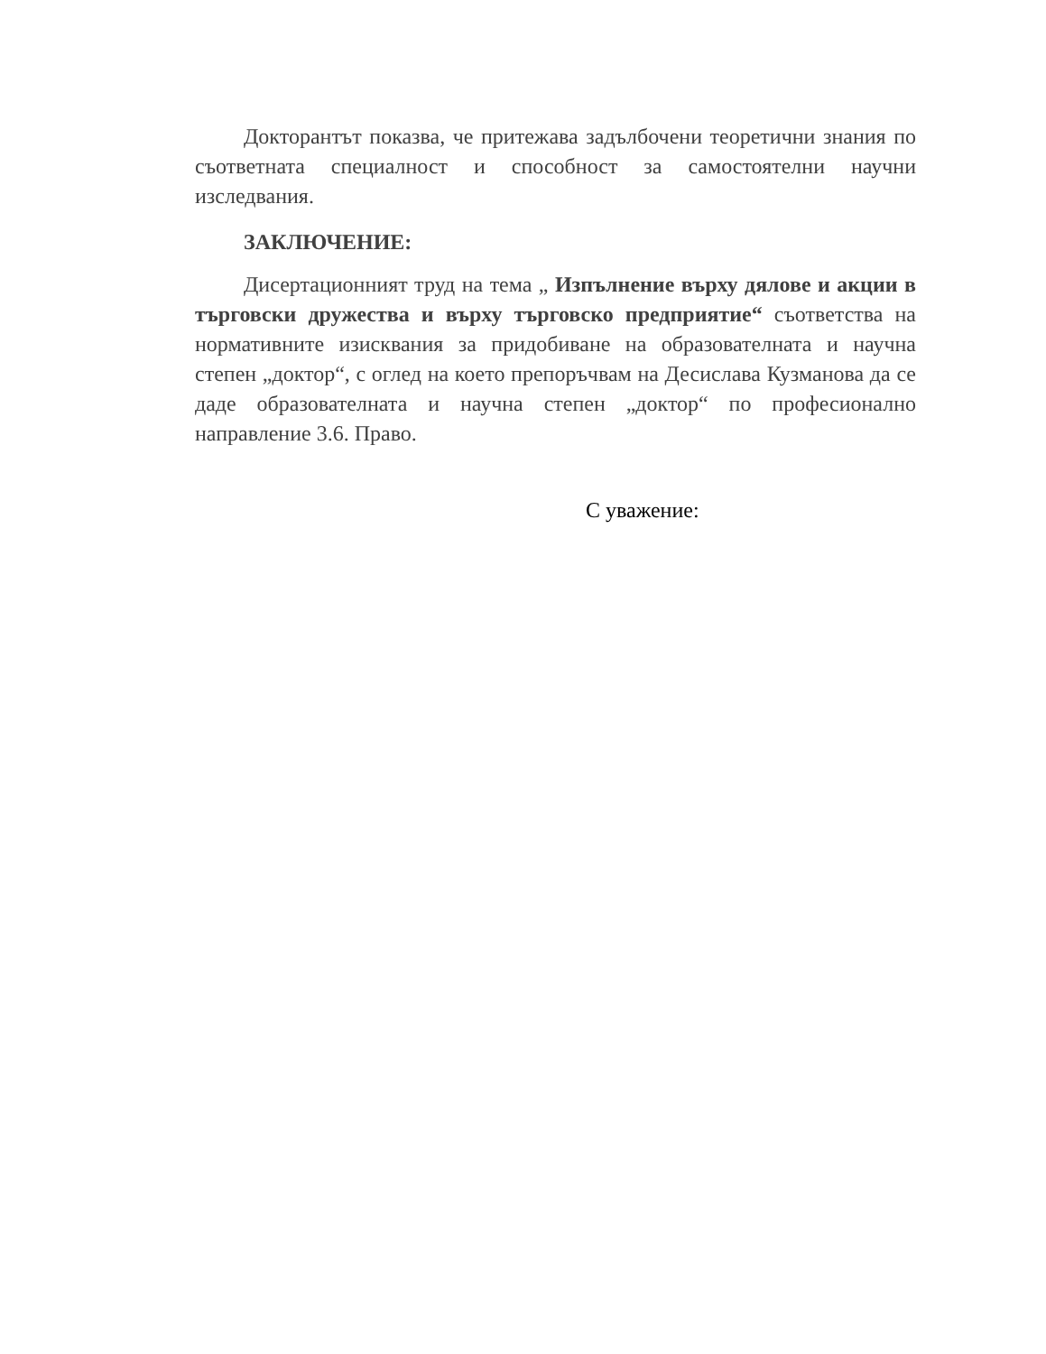Докторантът показва, че притежава задълбочени теоретични знания по съответната специалност и способност за самостоятелни научни изследвания.
ЗАКЛЮЧЕНИЕ:
Дисертационният труд на тема „ Изпълнение върху дялове и акции в търговски дружества и върху търговско предприятие“ съответства на нормативните изисквания за придобиване на образователната и научна степен „доктор“, с оглед на което препоръчвам на Десислава Кузманова да се даде образователната и научна степен „доктор“ по професионално направление 3.6. Право.
С уважение: